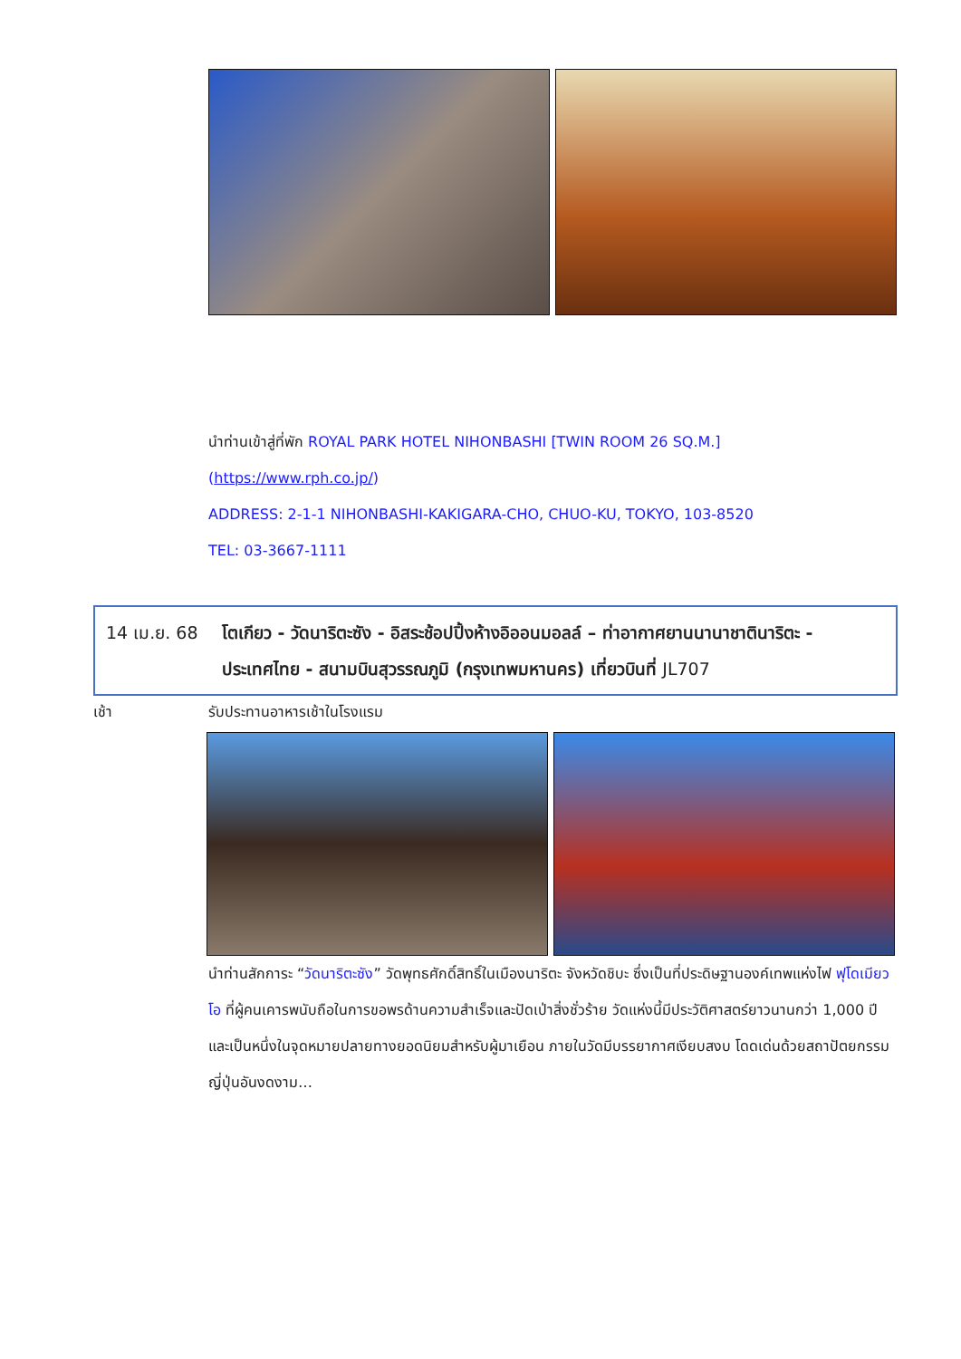นำท่านเข้าสู่ที่พัก ROYAL PARK HOTEL NIHONBASHI [TWIN ROOM 26 SQ.M.]
(https://www.rph.co.jp/)
ADDRESS: 2-1-1 NIHONBASHI-KAKIGARA-CHO, CHUO-KU, TOKYO, 103-8520
TEL: 03-3667-1111
14 เม.ย. 68 โตเกียว - วัดนาริตะซัง - อิสระช้อปปิ้งห้างอิออนมอลล์ – ท่าอากาศยานนานาชาตินาริตะ - ประเทศไทย - สนามบินสุวรรณภูมิ (กรุงเทพมหานคร) เที่ยวบินที่ JL707
เช้า รับประทานอาหารเช้าในโรงแรม
นำท่านสักการะ “วัดนาริตะซัง” วัดพุทธศักดิ์สิทธิ์ในเมืองนาริตะ จังหวัดชิบะ ซึ่งเป็นที่ประดิษฐานองค์เทพแห่งไฟ ฟุโดเมียวโอ ที่ผู้คนเคารพนับถือในการขอพรด้านความสำเร็จและปัดเป่าสิ่งชั่วร้าย วัดแห่งนี้มีประวัติศาสตร์ยาวนานกว่า 1,000 ปี และเป็นหนึ่งในจุดหมายปลายทางยอดนิยมสำหรับผู้มาเยือน ภายในวัดมีบรรยากาศเงียบสงบ โดดเด่นด้วยสถาปัตยกรรมญี่ปุ่นอันงดงาม…